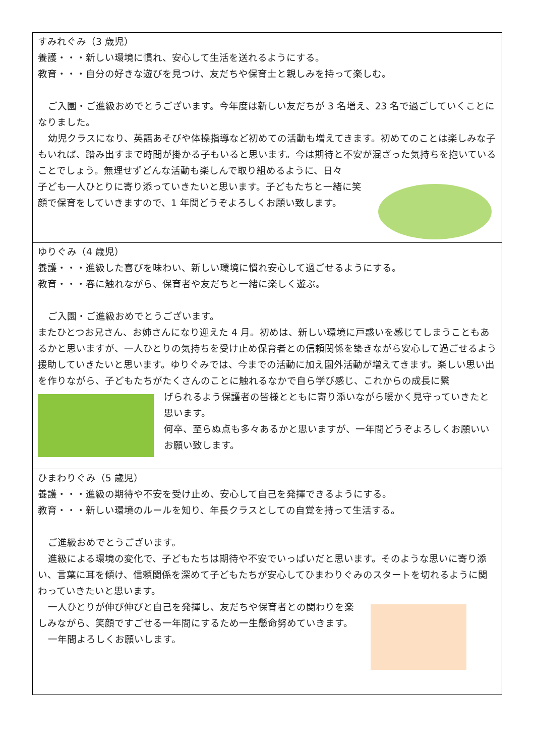すみれぐみ（3 歳児）
養護・・・新しい環境に慣れ、安心して生活を送れるようにする。
教育・・・自分の好きな遊びを見つけ、友だちや保育士と親しみを持って楽しむ。
ご入園・ご進級おめでとうございます。今年度は新しい友だちが 3 名増え、23 名で過ごしていくことになりました。
幼児クラスになり、英語あそびや体操指導など初めての活動も増えてきます。初めてのことは楽しみな子もいれば、踏み出すまで時間が掛かる子もいると思います。今は期待と不安が混ざった気持ちを抱いていることでしょう。無理せずどんな活動も楽しんで取り組めるように、日々
子ども一人ひとりに寄り添っていきたいと思います。子どもたちと一緒に笑顔で保育をしていきますので、1 年間どうぞよろしくお願い致します。
ゆりぐみ（4 歳児）
養護・・・進級した喜びを味わい、新しい環境に慣れ安心して過ごせるようにする。
教育・・・春に触れながら、保育者や友だちと一緒に楽しく遊ぶ。
ご入園・ご進級おめでとうございます。
またひとつお兄さん、お姉さんになり迎えた 4 月。初めは、新しい環境に戸惑いを感じてしまうこともあるかと思いますが、一人ひとりの気持ちを受け止め保育者との信頼関係を築きながら安心して過ごせるよう援助していきたいと思います。ゆりぐみでは、今までの活動に加え園外活動が増えてきます。楽しい思い出を作りながら、子どもたちがたくさんのことに触れるなかで自ら学び感じ、これからの成長に繋
げられるよう保護者の皆様とともに寄り添いながら暖かく見守っていきたと思います。
何卒、至らぬ点も多々あるかと思いますが、一年間どうぞよろしくお願いいお願い致します。
ひまわりぐみ（5 歳児）
養護・・・進級の期待や不安を受け止め、安心して自己を発揮できるようにする。
教育・・・新しい環境のルールを知り、年長クラスとしての自覚を持って生活する。
ご進級おめでとうございます。
進級による環境の変化で、子どもたちは期待や不安でいっぱいだと思います。そのような思いに寄り添い、言葉に耳を傾け、信頼関係を深めて子どもたちが安心してひまわりぐみのスタートを切れるように関わっていきたいと思います。
一人ひとりが伸び伸びと自己を発揮し、友だちや保育者との関わりを楽しみながら、笑顔ですごせる一年間にするため一生懸命努めていきます。
一年間よろしくお願いします。